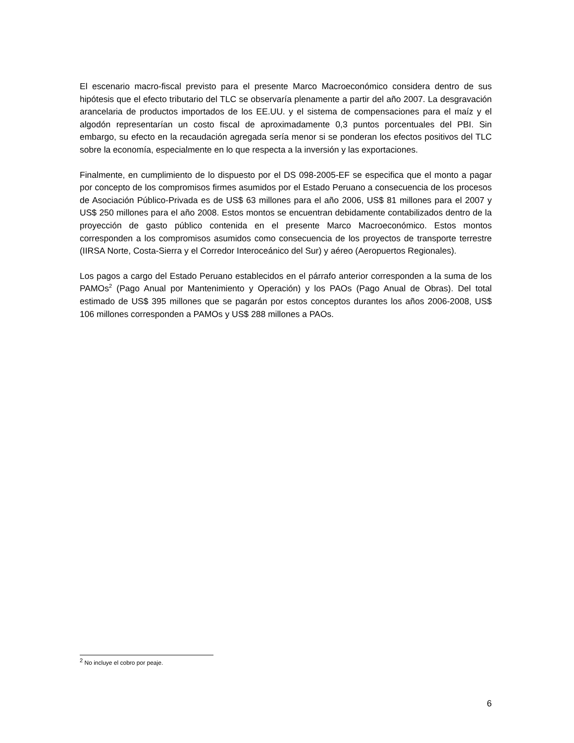El escenario macro-fiscal previsto para el presente Marco Macroeconómico considera dentro de sus hipótesis que el efecto tributario del TLC se observaría plenamente a partir del año 2007. La desgravación arancelaria de productos importados de los EE.UU. y el sistema de compensaciones para el maíz y el algodón representarían un costo fiscal de aproximadamente 0,3 puntos porcentuales del PBI. Sin embargo, su efecto en la recaudación agregada sería menor si se ponderan los efectos positivos del TLC sobre la economía, especialmente en lo que respecta a la inversión y las exportaciones.
Finalmente, en cumplimiento de lo dispuesto por el DS 098-2005-EF se especifica que el monto a pagar por concepto de los compromisos firmes asumidos por el Estado Peruano a consecuencia de los procesos de Asociación Público-Privada es de US$ 63 millones para el año 2006, US$ 81 millones para el 2007 y US$ 250 millones para el año 2008. Estos montos se encuentran debidamente contabilizados dentro de la proyección de gasto público contenida en el presente Marco Macroeconómico. Estos montos corresponden a los compromisos asumidos como consecuencia de los proyectos de transporte terrestre (IIRSA Norte, Costa-Sierra y el Corredor Interoceánico del Sur) y aéreo (Aeropuertos Regionales).
Los pagos a cargo del Estado Peruano establecidos en el párrafo anterior corresponden a la suma de los PAMOs<sup>2</sup> (Pago Anual por Mantenimiento y Operación) y los PAOs (Pago Anual de Obras). Del total estimado de US$ 395 millones que se pagarán por estos conceptos durantes los años 2006-2008, US$ 106 millones corresponden a PAMOs y US$ 288 millones a PAOs.
<sup>2</sup> No incluye el cobro por peaje.
6